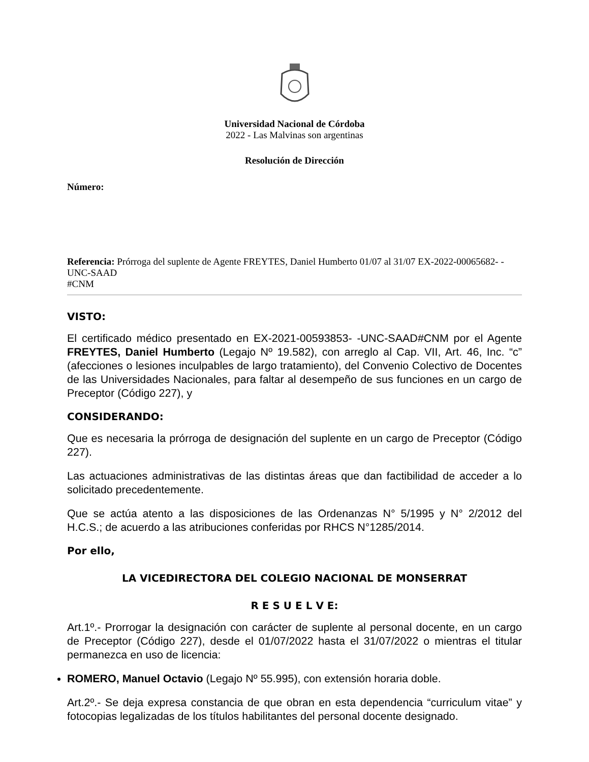Universidad Nacional de Córdoba
2022 - Las Malvinas son argentinas
Resolución de Dirección
Número:
Referencia: Prórroga del suplente de Agente FREYTES, Daniel Humberto 01/07 al 31/07 EX-2022-00065682- -UNC-SAAD
#CNM
VISTO:
El certificado médico presentado en EX-2021-00593853- -UNC-SAAD#CNM por el Agente FREYTES, Daniel Humberto (Legajo Nº 19.582), con arreglo al Cap. VII, Art. 46, Inc. “c” (afecciones o lesiones inculpables de largo tratamiento), del Convenio Colectivo de Docentes de las Universidades Nacionales, para faltar al desempeño de sus funciones en un cargo de Preceptor (Código 227), y
CONSIDERANDO:
Que es necesaria la prórroga de designación del suplente en un cargo de Preceptor (Código 227).
Las actuaciones administrativas de las distintas áreas que dan factibilidad de acceder a lo solicitado precedentemente.
Que se actúa atento a las disposiciones de las Ordenanzas N° 5/1995 y N° 2/2012 del H.C.S.; de acuerdo a las atribuciones conferidas por RHCS N°1285/2014.
Por ello,
LA VICEDIRECTORA DEL COLEGIO NACIONAL DE MONSERRAT
R E S U E L V E:
Art.1º.- Prorrogar la designación con carácter de suplente al personal docente, en un cargo de Preceptor (Código 227), desde el 01/07/2022 hasta el 31/07/2022 o mientras el titular permanezca en uso de licencia:
ROMERO, Manuel Octavio (Legajo Nº 55.995), con extensión horaria doble.
Art.2º.- Se deja expresa constancia de que obran en esta dependencia “curriculum vitae” y fotocopias legalizadas de los títulos habilitantes del personal docente designado.